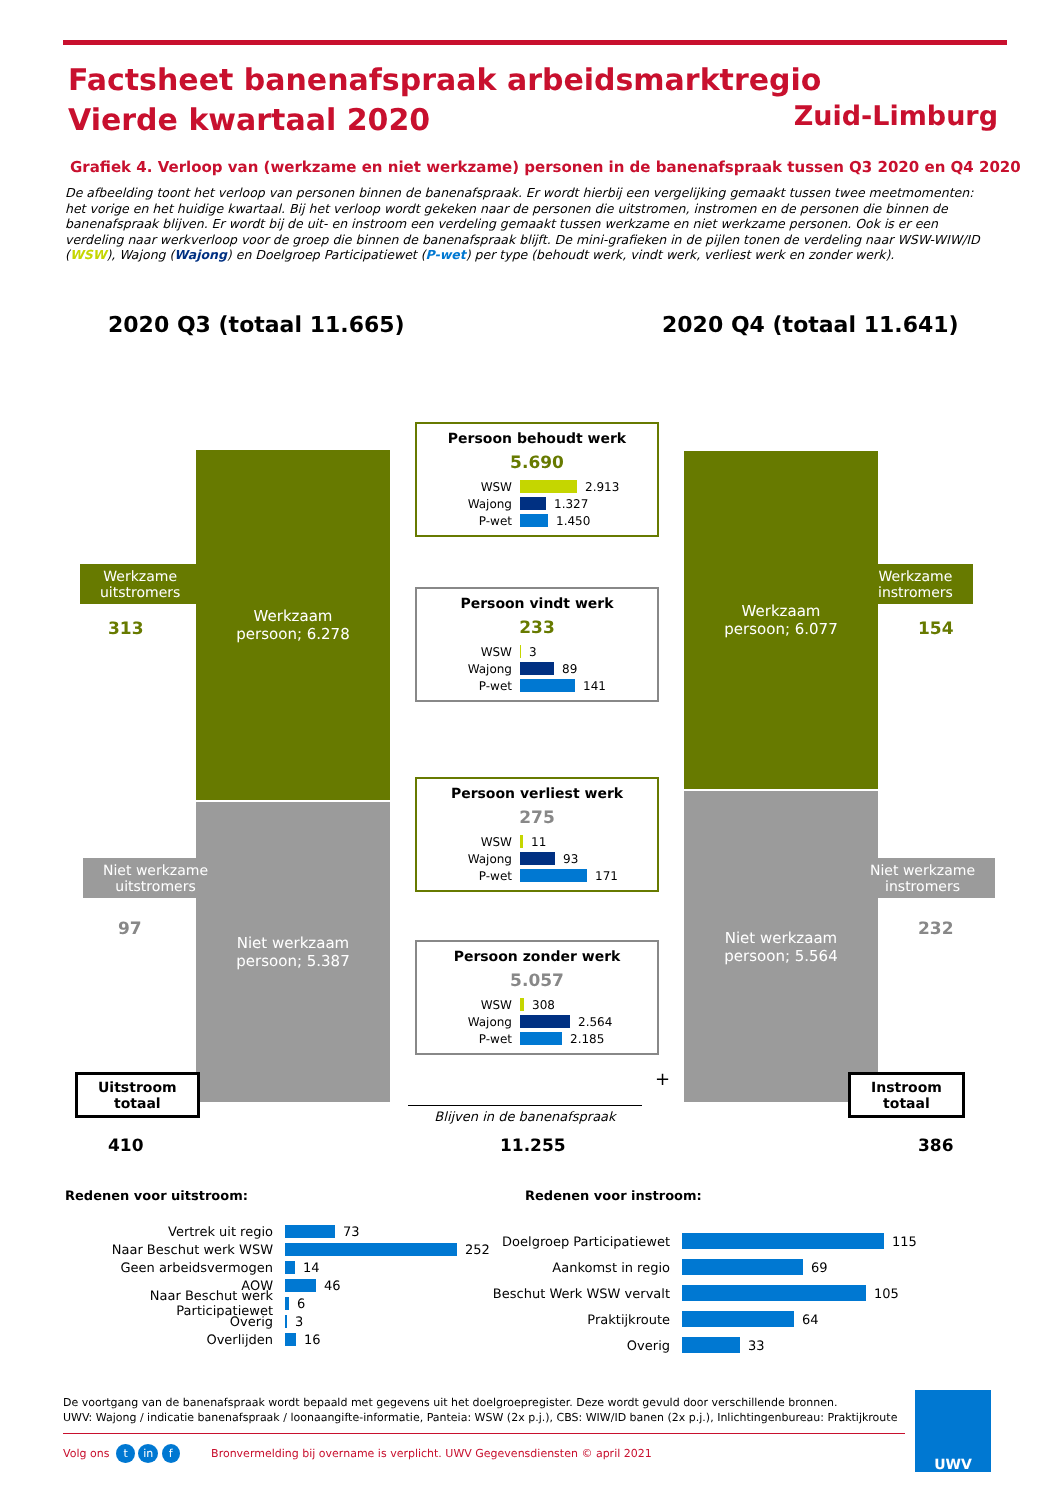Factsheet banenafspraak arbeidsmarktregio
Vierde kwartaal 2020
Zuid-Limburg
Grafiek 4. Verloop van (werkzame en niet werkzame) personen in de banenafspraak tussen Q3 2020 en Q4 2020
De afbeelding toont het verloop van personen binnen de banenafspraak. Er wordt hierbij een vergelijking gemaakt tussen twee meetmomenten: het vorige en het huidige kwartaal. Bij het verloop wordt gekeken naar de personen die uitstromen, instromen en de personen die binnen de banenafspraak blijven. Er wordt bij de uit- en instroom een verdeling gemaakt tussen werkzame en niet werkzame personen. Ook is er een verdeling naar werkverloop voor de groep die binnen de banenafspraak blijft. De mini-grafieken in de pijlen tonen de verdeling naar WSW-WIW/ID (WSW), Wajong (Wajong) en Doelgroep Participatiewet (P-wet) per type (behoudt werk, vindt werk, verliest werk en zonder werk).
2020 Q3 (totaal 11.665) 2020 Q4 (totaal 11.641)
Werkzaam
persoon; 6.278
Niet werkzaam
persoon; 5.387
Werkzaam
persoon; 6.077
Niet werkzaam
persoon; 5.564
Werkzame
uitstromers
313
Niet werkzame
uitstromers
97
Werkzame
instromers
154
Niet werkzame
instromers
232
Uitstroom
totaal
410
Instroom
totaal
386
Persoon behoudt werk
5.690
WSW
2.913
Wajong
1.327
P-wet
1.450
Persoon vindt werk
233
WSW
3
Wajong
89
P-wet
141
Persoon verliest werk
275
WSW
11
Wajong
93
P-wet
171
Persoon zonder werk
5.057
WSW
308
Wajong
2.564
P-wet
2.185
+
Blijven in de banenafspraak
11.255
Redenen voor uitstroom: Redenen voor instroom:
Vertrek uit regio
73
Naar Beschut werk WSW
252
Geen arbeidsvermogen
14
AOW
46
Naar Beschut werk Participatiewet
6
Overig
3
Overlijden
16
Doelgroep Participatiewet
115
Aankomst in regio
69
Beschut Werk WSW vervalt
105
Praktijkroute
64
Overig
33
De voortgang van de banenafspraak wordt bepaald met gegevens uit het doelgroepregister. Deze wordt gevuld door verschillende bronnen.
UWV: Wajong / indicatie banenafspraak / loonaangifte-informatie, Panteia: WSW (2x p.j.), CBS: WIW/ID banen (2x p.j.), Inlichtingenbureau: Praktijkroute
Volg ons t in f Bronvermelding bij overname is verplicht. UWV Gegevensdiensten © april 2021
UWV